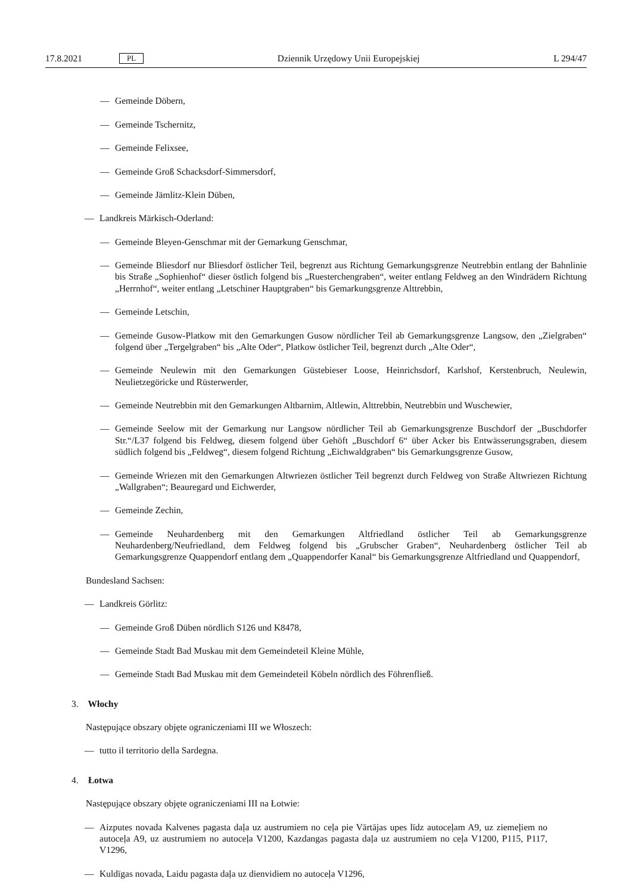17.8.2021 PL Dziennik Urzędowy Unii Europejskiej L 294/47
— Gemeinde Döbern,
— Gemeinde Tschernitz,
— Gemeinde Felixsee,
— Gemeinde Groß Schacksdorf-Simmersdorf,
— Gemeinde Jämlitz-Klein Düben,
— Landkreis Märkisch-Oderland:
— Gemeinde Bleyen-Genschmar mit der Gemarkung Genschmar,
— Gemeinde Bliesdorf nur Bliesdorf östlicher Teil, begrenzt aus Richtung Gemarkungsgrenze Neutrebbin entlang der Bahnlinie bis Straße „Sophienhof“ dieser östlich folgend bis „Ruesterchengraben“, weiter entlang Feldweg an den Windrädern Richtung „Herrnhof“, weiter entlang „Letschiner Hauptgraben“ bis Gemarkungsgrenze Alttrebbin,
— Gemeinde Letschin,
— Gemeinde Gusow-Platkow mit den Gemarkungen Gusow nördlicher Teil ab Gemarkungsgrenze Langsow, den „Zielgraben“ folgend über „Tergelgraben“ bis „Alte Oder“, Platkow östlicher Teil, begrenzt durch „Alte Oder“,
— Gemeinde Neulewin mit den Gemarkungen Güstebieser Loose, Heinrichsdorf, Karlshof, Kerstenbruch, Neulewin, Neulietzegöricke und Rüsterwerder,
— Gemeinde Neutrebbin mit den Gemarkungen Altbarnim, Altlewin, Alttrebbin, Neutrebbin und Wuschewier,
— Gemeinde Seelow mit der Gemarkung nur Langsow nördlicher Teil ab Gemarkungsgrenze Buschdorf der „Buschdorfer Str.“/L37 folgend bis Feldweg, diesem folgend über Gehöft „Buschdorf 6“ über Acker bis Entwässerungsgraben, diesem südlich folgend bis „Feldweg“, diesem folgend Richtung „Eichwaldgraben“ bis Gemarkungsgrenze Gusow,
— Gemeinde Wriezen mit den Gemarkungen Altwriezen östlicher Teil begrenzt durch Feldweg von Straße Altwriezen Richtung „Wallgraben“; Beauregard und Eichwerder,
— Gemeinde Zechin,
— Gemeinde Neuhardenberg mit den Gemarkungen Altfriedland östlicher Teil ab Gemarkungsgrenze Neuhardenberg/Neufriedland, dem Feldweg folgend bis „Grubscher Graben“, Neuhardenberg östlicher Teil ab Gemarkungsgrenze Quappendorf entlang dem „Quappendorfer Kanal“ bis Gemarkungsgrenze Altfriedland und Quappendorf,
Bundesland Sachsen:
— Landkreis Görlitz:
— Gemeinde Groß Düben nördlich S126 und K8478,
— Gemeinde Stadt Bad Muskau mit dem Gemeindeteil Kleine Mühle,
— Gemeinde Stadt Bad Muskau mit dem Gemeindeteil Köbeln nördlich des Föhrenfließ.
3. Włochy
Następujące obszary objęte ograniczeniami III we Włoszech:
— tutto il territorio della Sardegna.
4. Łotwa
Następujące obszary objęte ograniczeniami III na Łotwie:
— Aizputes novada Kalvenes pagasta daļa uz austrumiem no ceļa pie Vārtājas upes līdz autoceļam A9, uz ziemeļiem no autoceļa A9, uz austrumiem no autoceļa V1200, Kazdangas pagasta daļa uz austrumiem no ceļa V1200, P115, P117, V1296,
— Kuldīgas novada, Laidu pagasta daļa uz dienvidiem no autoceļa V1296,